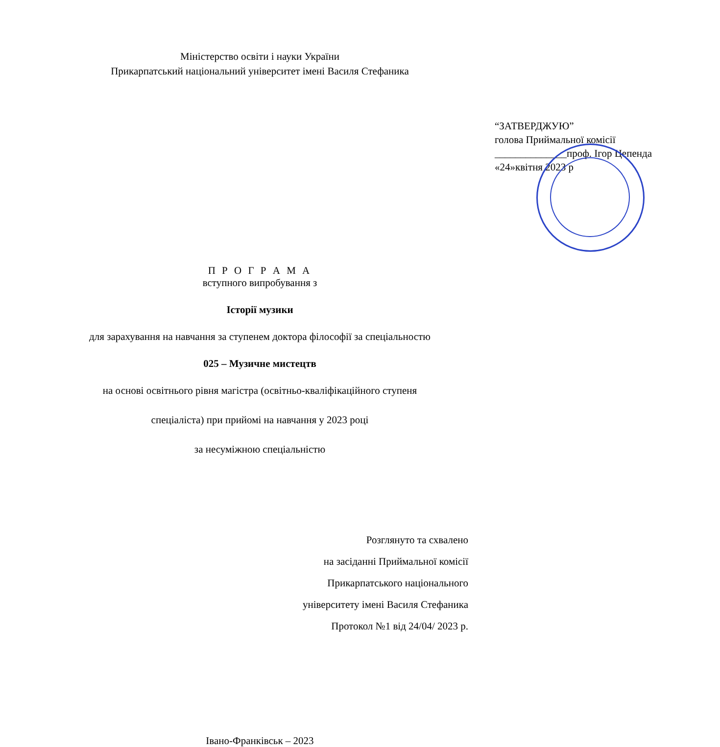Міністерство освіти і науки України
Прикарпатський національний університет імені Василя Стефаника
“ЗАТВЕРДЖУЮ”
голова Приймальної комісії
______________проф. Ігор Цепенда
«24»квітня 2023 р
П Р О Г Р А М А
вступного випробування з
Історії музики
для зарахування на навчання за ступенем доктора філософії за спеціальностю
025 – Музичне мистецтв
на основі освітнього рівня магістра (освітньо-кваліфікаційного ступеня
спеціаліста) при прийомі на навчання у 2023 році
за несуміжною спеціальністю
Розглянуто та схвалено
на засіданні Приймальної комісії
Прикарпатського національного
університету імені Василя Стефаника
Протокол №1 від 24/04/ 2023 р.
Івано-Франківськ – 2023